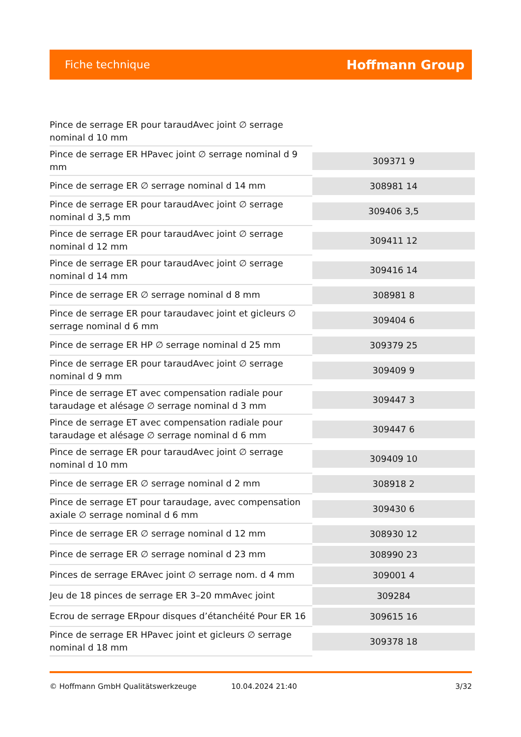Fiche technique
Hoffmann Group
| Pince de serrage ER pour taraudAvec joint ∅ serrage nominal d 10 mm | |
| Pince de serrage ER HPavec joint ∅ serrage nominal d 9 mm | 309371 9 |
| Pince de serrage ER ∅ serrage nominal d 14 mm | 308981 14 |
| Pince de serrage ER pour taraudAvec joint ∅ serrage nominal d 3,5 mm | 309406 3,5 |
| Pince de serrage ER pour taraudAvec joint ∅ serrage nominal d 12 mm | 309411 12 |
| Pince de serrage ER pour taraudAvec joint ∅ serrage nominal d 14 mm | 309416 14 |
| Pince de serrage ER ∅ serrage nominal d 8 mm | 308981 8 |
| Pince de serrage ER pour taraudavec joint et gicleurs ∅ serrage nominal d 6 mm | 309404 6 |
| Pince de serrage ER HP ∅ serrage nominal d 25 mm | 309379 25 |
| Pince de serrage ER pour taraudAvec joint ∅ serrage nominal d 9 mm | 309409 9 |
| Pince de serrage ET avec compensation radiale pour taraudage et alésage ∅ serrage nominal d 3 mm | 309447 3 |
| Pince de serrage ET avec compensation radiale pour taraudage et alésage ∅ serrage nominal d 6 mm | 309447 6 |
| Pince de serrage ER pour taraudAvec joint ∅ serrage nominal d 10 mm | 309409 10 |
| Pince de serrage ER ∅ serrage nominal d 2 mm | 308918 2 |
| Pince de serrage ET pour taraudage, avec compensation axiale ∅ serrage nominal d 6 mm | 309430 6 |
| Pince de serrage ER ∅ serrage nominal d 12 mm | 308930 12 |
| Pince de serrage ER ∅ serrage nominal d 23 mm | 308990 23 |
| Pinces de serrage ERAvec joint ∅ serrage nom. d 4 mm | 309001 4 |
| Jeu de 18 pinces de serrage ER 3–20 mmAvec joint | 309284 |
| Ecrou de serrage ERpour disques d’étanchéité Pour ER 16 | 309615 16 |
| Pince de serrage ER HPavec joint et gicleurs ∅ serrage nominal d 18 mm | 309378 18 |
© Hoffmann GmbH Qualitätswerkzeuge 10.04.2024 21:40 3/32